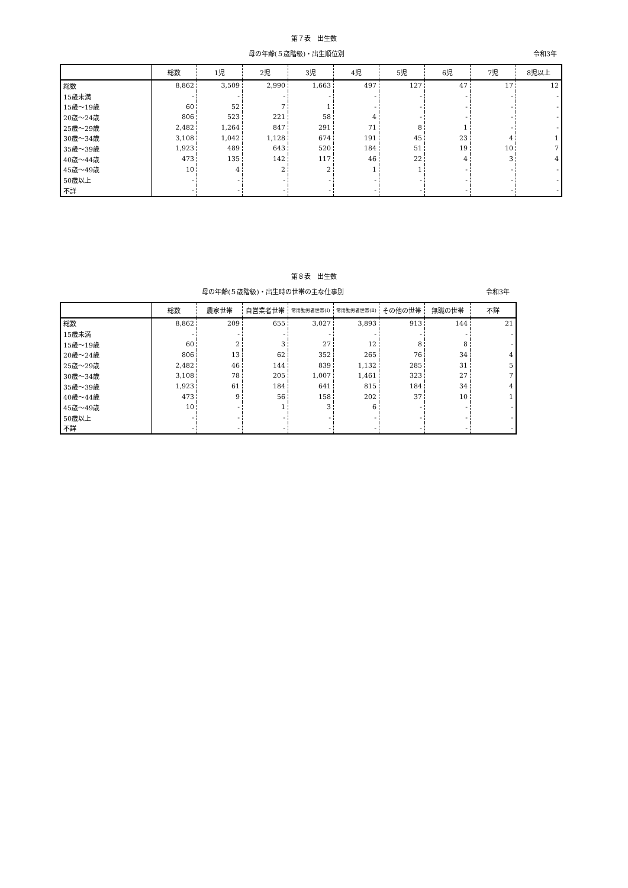第７表　出生数
母の年齢(５歳階級)・出生順位別 令和3年
| | 総数 | 1児 | 2児 | 3児 | 4児 | 5児 | 6児 | 7児 | 8児以上 |
| --- | --- | --- | --- | --- | --- | --- | --- | --- | --- |
| 総数 | 8,862 | 3,509 | 2,990 | 1,663 | 497 | 127 | 47 | 17 | 12 |
| 15歳未満 | - | - | - | - | - | - | - | - | - |
| 15歳～19歳 | 60 | 52 | 7 | 1 | - | - | - | - | - |
| 20歳～24歳 | 806 | 523 | 221 | 58 | 4 | - | - | - | - |
| 25歳～29歳 | 2,482 | 1,264 | 847 | 291 | 71 | 8 | 1 | - | - |
| 30歳～34歳 | 3,108 | 1,042 | 1,128 | 674 | 191 | 45 | 23 | 4 | 1 |
| 35歳～39歳 | 1,923 | 489 | 643 | 520 | 184 | 51 | 19 | 10 | 7 |
| 40歳～44歳 | 473 | 135 | 142 | 117 | 46 | 22 | 4 | 3 | 4 |
| 45歳～49歳 | 10 | 4 | 2 | 2 | 1 | 1 | - | - | - |
| 50歳以上 | - | - | - | - | - | - | - | - | - |
| 不詳 | - | - | - | - | - | - | - | - | - |
第８表　出生数
母の年齢(５歳階級)・出生時の世帯の主な仕事別
令和3年
| | 総数 | 農家世帯 | 自営業者世帯 | 常用勤労者世帯(Ⅰ) | 常用勤労者世帯(Ⅱ) | その他の世帯 | 無職の世帯 | 不詳 |
| --- | --- | --- | --- | --- | --- | --- | --- | --- |
| 総数 | 8,862 | 209 | 655 | 3,027 | 3,893 | 913 | 144 | 21 |
| 15歳未満 | - | - | - | - | - | - | - | - |
| 15歳～19歳 | 60 | 2 | 3 | 27 | 12 | 8 | 8 | - |
| 20歳～24歳 | 806 | 13 | 62 | 352 | 265 | 76 | 34 | 4 |
| 25歳～29歳 | 2,482 | 46 | 144 | 839 | 1,132 | 285 | 31 | 5 |
| 30歳～34歳 | 3,108 | 78 | 205 | 1,007 | 1,461 | 323 | 27 | 7 |
| 35歳～39歳 | 1,923 | 61 | 184 | 641 | 815 | 184 | 34 | 4 |
| 40歳～44歳 | 473 | 9 | 56 | 158 | 202 | 37 | 10 | 1 |
| 45歳～49歳 | 10 | - | 1 | 3 | 6 | - | - | - |
| 50歳以上 | - | - | - | - | - | - | - | - |
| 不詳 | - | - | - | - | - | - | - | - |